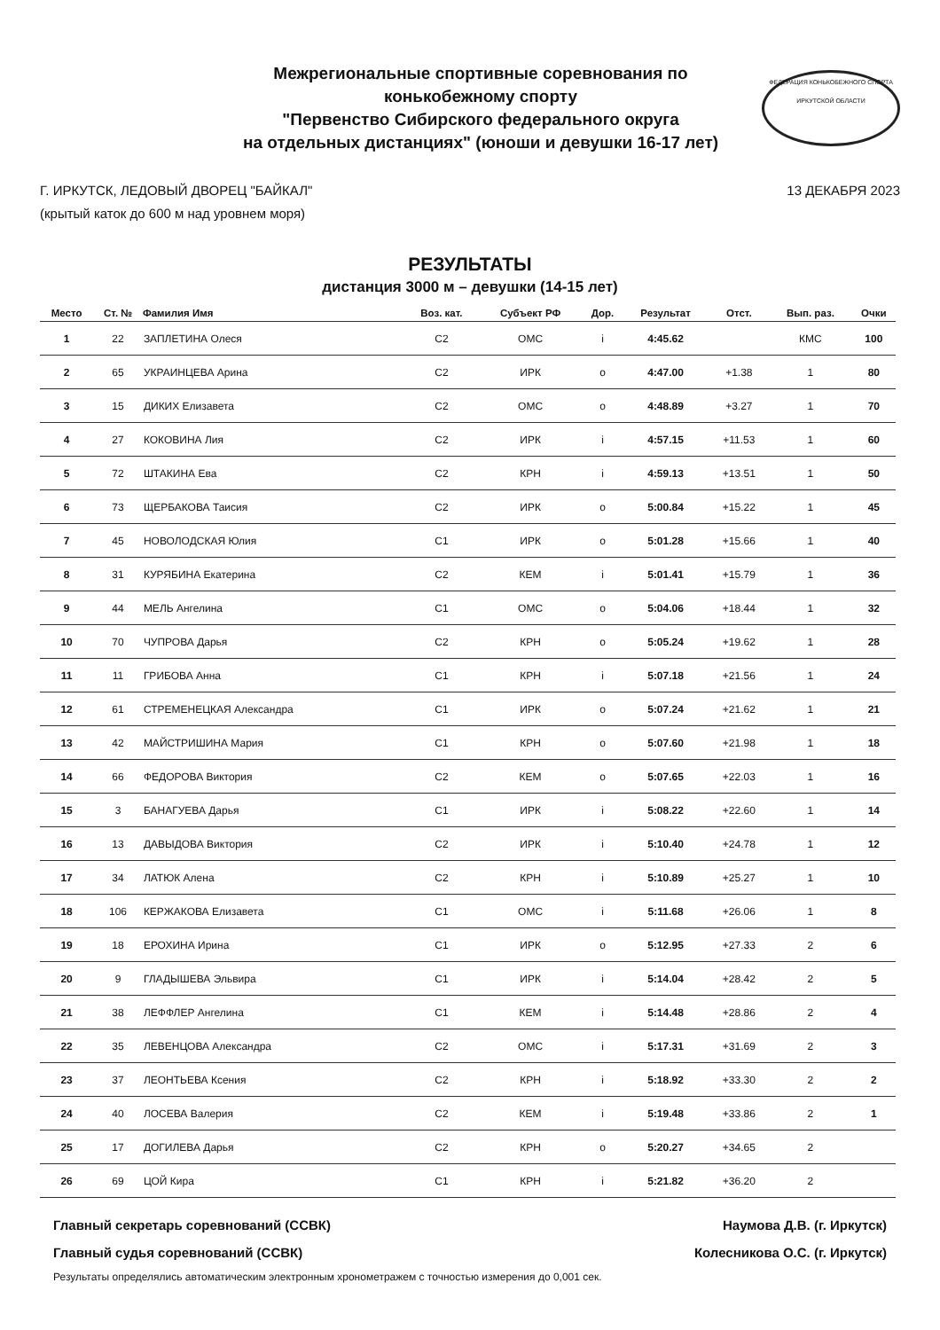Межрегиональные спортивные соревнования по конькобежному спорту
"Первенство Сибирского федерального округа
на отдельных дистанциях" (юноши и девушки 16-17 лет)
ФЕДЕРАЦИЯ КОНЬКОБЕЖНОГО СПОРТА
ИРКУТСКОЙ ОБЛАСТИ
Г. ИРКУТСК, ЛЕДОВЫЙ ДВОРЕЦ "БАЙКАЛ"
(крытый каток до 600 м над уровнем моря)
13 ДЕКАБРЯ 2023
РЕЗУЛЬТАТЫ
дистанция 3000 м – девушки (14-15 лет)
| Место | Ст. № | Фамилия Имя | Воз. кат. | Субъект РФ | Дор. | Результат | Отст. | Вып. раз. | Очки |
| --- | --- | --- | --- | --- | --- | --- | --- | --- | --- |
| 1 | 22 | ЗАПЛЕТИНА Олеся | С2 | ОМС | i | 4:45.62 | | КМС | 100 |
| 2 | 65 | УКРАИНЦЕВА Арина | С2 | ИРК | o | 4:47.00 | +1.38 | 1 | 80 |
| 3 | 15 | ДИКИХ Елизавета | С2 | ОМС | o | 4:48.89 | +3.27 | 1 | 70 |
| 4 | 27 | КОКОВИНА Лия | С2 | ИРК | i | 4:57.15 | +11.53 | 1 | 60 |
| 5 | 72 | ШТАКИНА Ева | С2 | КРН | i | 4:59.13 | +13.51 | 1 | 50 |
| 6 | 73 | ЩЕРБАКОВА Таисия | С2 | ИРК | o | 5:00.84 | +15.22 | 1 | 45 |
| 7 | 45 | НОВОЛОДСКАЯ Юлия | С1 | ИРК | o | 5:01.28 | +15.66 | 1 | 40 |
| 8 | 31 | КУРЯБИНА Екатерина | С2 | КЕМ | i | 5:01.41 | +15.79 | 1 | 36 |
| 9 | 44 | МЕЛЬ Ангелина | С1 | ОМС | o | 5:04.06 | +18.44 | 1 | 32 |
| 10 | 70 | ЧУПРОВА Дарья | С2 | КРН | o | 5:05.24 | +19.62 | 1 | 28 |
| 11 | 11 | ГРИБОВА Анна | С1 | КРН | i | 5:07.18 | +21.56 | 1 | 24 |
| 12 | 61 | СТРЕМЕНЕЦКАЯ Александра | С1 | ИРК | o | 5:07.24 | +21.62 | 1 | 21 |
| 13 | 42 | МАЙСТРИШИНА Мария | С1 | КРН | o | 5:07.60 | +21.98 | 1 | 18 |
| 14 | 66 | ФЕДОРОВА Виктория | С2 | КЕМ | o | 5:07.65 | +22.03 | 1 | 16 |
| 15 | 3 | БАНАГУЕВА Дарья | С1 | ИРК | i | 5:08.22 | +22.60 | 1 | 14 |
| 16 | 13 | ДАВЫДОВА Виктория | С2 | ИРК | i | 5:10.40 | +24.78 | 1 | 12 |
| 17 | 34 | ЛАТЮК Алена | С2 | КРН | i | 5:10.89 | +25.27 | 1 | 10 |
| 18 | 106 | КЕРЖАКОВА Елизавета | С1 | ОМС | i | 5:11.68 | +26.06 | 1 | 8 |
| 19 | 18 | ЕРОХИНА Ирина | С1 | ИРК | o | 5:12.95 | +27.33 | 2 | 6 |
| 20 | 9 | ГЛАДЫШЕВА Эльвира | С1 | ИРК | i | 5:14.04 | +28.42 | 2 | 5 |
| 21 | 38 | ЛЕФФЛЕР Ангелина | С1 | КЕМ | i | 5:14.48 | +28.86 | 2 | 4 |
| 22 | 35 | ЛЕВЕНЦОВА Александра | С2 | ОМС | i | 5:17.31 | +31.69 | 2 | 3 |
| 23 | 37 | ЛЕОНТЬЕВА Ксения | С2 | КРН | i | 5:18.92 | +33.30 | 2 | 2 |
| 24 | 40 | ЛОСЕВА Валерия | С2 | КЕМ | i | 5:19.48 | +33.86 | 2 | 1 |
| 25 | 17 | ДОГИЛЕВА Дарья | С2 | КРН | o | 5:20.27 | +34.65 | 2 | |
| 26 | 69 | ЦОЙ Кира | С1 | КРН | i | 5:21.82 | +36.20 | 2 | |
Главный секретарь соревнований (ССВК)
Наумова Д.В. (г. Иркутск)
Главный судья соревнований (ССВК)
Колесникова О.С. (г. Иркутск)
Результаты определялись автоматическим электронным хронометражем с точностью измерения до 0,001 сек.